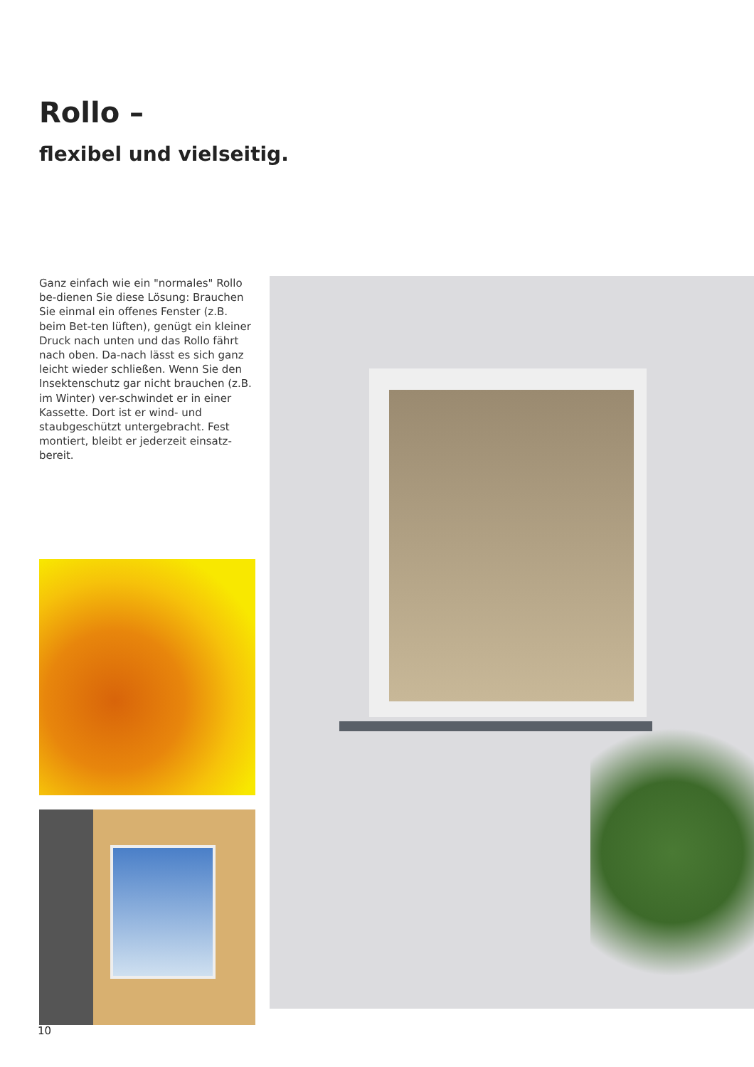Rollo –
flexibel und vielseitig.
Ganz einfach wie ein "normales" Rollo be-dienen Sie diese Lösung: Brauchen Sie einmal ein offenes Fenster (z.B. beim Bet-ten lüften), genügt ein kleiner Druck nach unten und das Rollo fährt nach oben. Da-nach lässt es sich ganz leicht wieder schließen. Wenn Sie den Insektenschutz gar nicht brauchen (z.B. im Winter) ver-schwindet er in einer Kassette. Dort ist er wind- und staubgeschützt untergebracht. Fest montiert, bleibt er jederzeit einsatz-bereit.
10